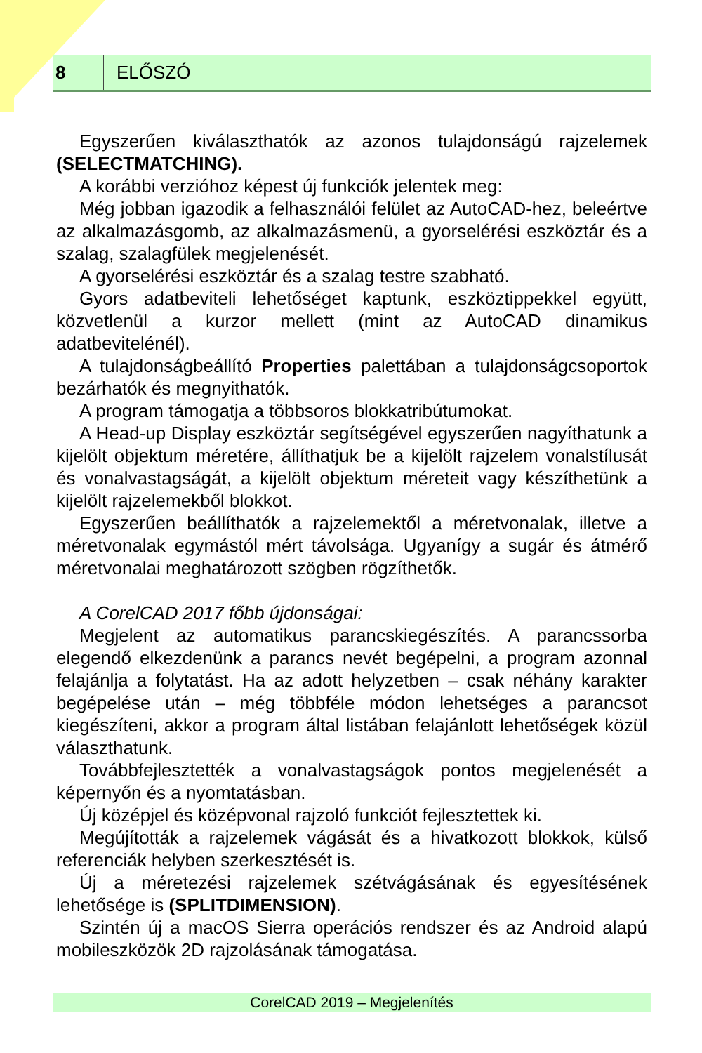8
ELŐSZÓ
Egyszerűen kiválaszthatók az azonos tulajdonságú rajzelemek (SELECTMATCHING).
A korábbi verzióhoz képest új funkciók jelentek meg:
Még jobban igazodik a felhasználói felület az AutoCAD-hez, beleértve az alkalmazásgomb, az alkalmazásmenü, a gyorselérési eszköztár és a szalag, szalagfülek megjelenését.
A gyorselérési eszköztár és a szalag testre szabható.
Gyors adatbeviteli lehetőséget kaptunk, eszköztippekkel együtt, közvetlenül a kurzor mellett (mint az AutoCAD dinamikus adatbevitelénél).
A tulajdonságbeállító Properties palettában a tulajdonságcsoportok bezárhatók és megnyithatók.
A program támogatja a többsoros blokkatribútumokat.
A Head-up Display eszköztár segítségével egyszerűen nagyíthatunk a kijelölt objektum méretére, állíthatjuk be a kijelölt rajzelem vonalstílusát és vonalvastagságát, a kijelölt objektum méreteit vagy készíthetünk a kijelölt rajzelemekből blokkot.
Egyszerűen beállíthatók a rajzelemektől a méretvonalak, illetve a méretvonalak egymástól mért távolsága. Ugyanígy a sugár és átmérő méretvonalai meghatározott szögben rögzíthetők.
A CorelCAD 2017 főbb újdonságai:
Megjelent az automatikus parancskiegészítés. A parancssorba elegendő elkezdenünk a parancs nevét begépelni, a program azonnal felajánlja a folytatást. Ha az adott helyzetben – csak néhány karakter begépelése után – még többféle módon lehetséges a parancsot kiegészíteni, akkor a program által listában felajánlott lehetőségek közül választhatunk.
Továbbfejlesztették a vonalvastagságok pontos megjelenését a képernyőn és a nyomtatásban.
Új középjel és középvonal rajzoló funkciót fejlesztettek ki.
Megújították a rajzelemek vágását és a hivatkozott blokkok, külső referenciák helyben szerkesztését is.
Új a méretezési rajzelemek szétvágásának és egyesítésének lehetősége is (SPLITDIMENSION).
Szintén új a macOS Sierra operációs rendszer és az Android alapú mobileszközök 2D rajzolásának támogatása.
CorelCAD 2019 – Megjelenítés